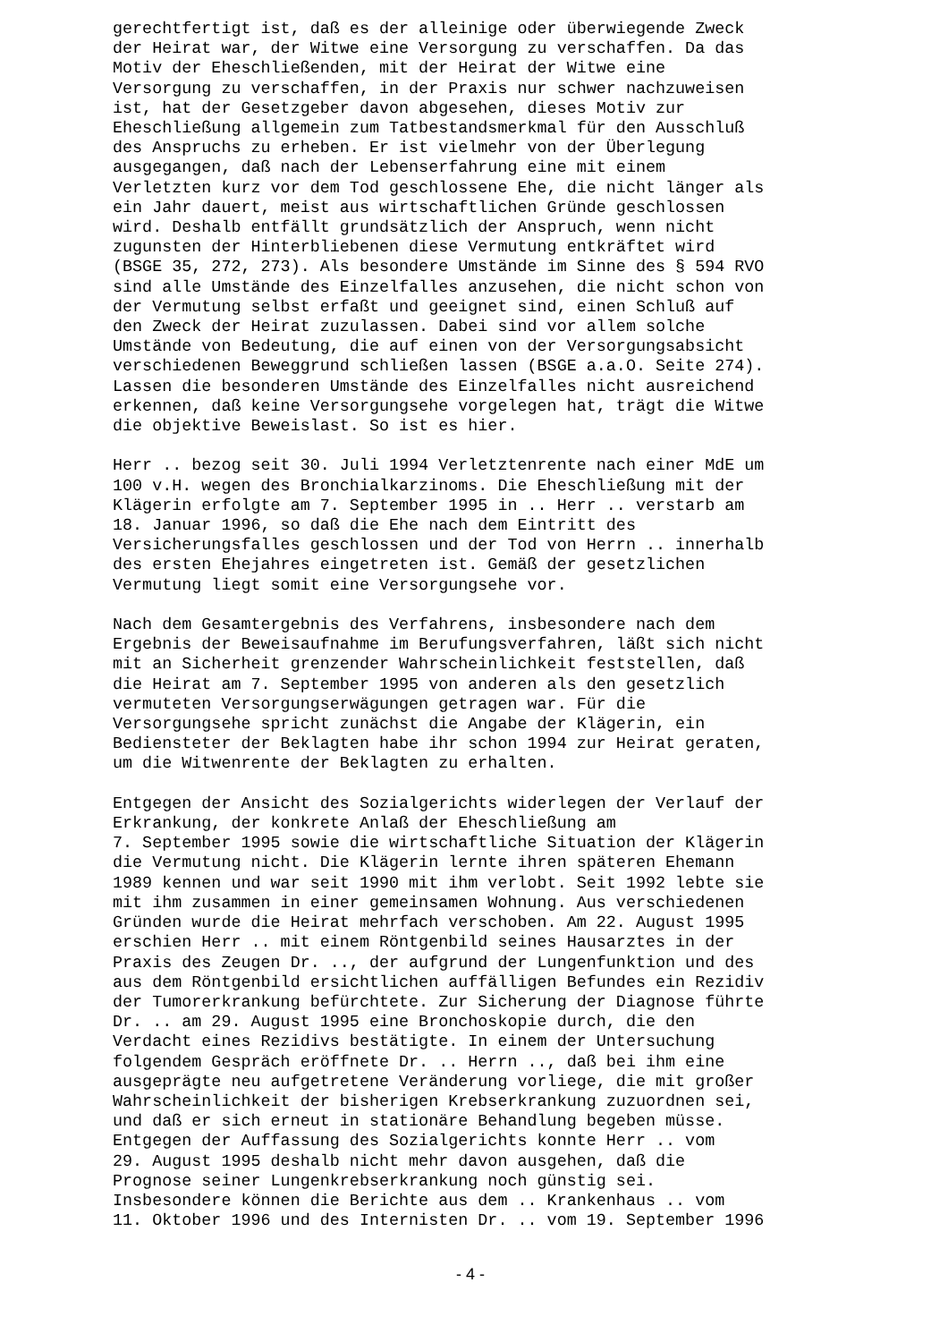gerechtfertigt ist, daß es der alleinige oder überwiegende Zweck der Heirat war, der Witwe eine Versorgung zu verschaffen. Da das Motiv der Eheschließenden, mit der Heirat der Witwe eine Versorgung zu verschaffen, in der Praxis nur schwer nachzuweisen ist, hat der Gesetzgeber davon abgesehen, dieses Motiv zur Eheschließung allgemein zum Tatbestandsmerkmal für den Ausschluß des Anspruchs zu erheben. Er ist vielmehr von der Überlegung ausgegangen, daß nach der Lebenserfahrung eine mit einem Verletzten kurz vor dem Tod geschlossene Ehe, die nicht länger als ein Jahr dauert, meist aus wirtschaftlichen Gründe geschlossen wird. Deshalb entfällt grundsätzlich der Anspruch, wenn nicht zugunsten der Hinterbliebenen diese Vermutung entkräftet wird (BSGE 35, 272, 273). Als besondere Umstände im Sinne des § 594 RVO sind alle Umstände des Einzelfalles anzusehen, die nicht schon von der Vermutung selbst erfaßt und geeignet sind, einen Schluß auf den Zweck der Heirat zuzulassen. Dabei sind vor allem solche Umstände von Bedeutung, die auf einen von der Versorgungsabsicht verschiedenen Beweggrund schließen lassen (BSGE a.a.O. Seite 274). Lassen die besonderen Umstände des Einzelfalles nicht ausreichend erkennen, daß keine Versorgungsehe vorgelegen hat, trägt die Witwe die objektive Beweislast. So ist es hier.
Herr .. bezog seit 30. Juli 1994 Verletztenrente nach einer MdE um 100 v.H. wegen des Bronchialkarzinoms. Die Eheschließung mit der Klägerin erfolgte am 7. September 1995 in .. Herr .. verstarb am 18. Januar 1996, so daß die Ehe nach dem Eintritt des Versicherungsfalles geschlossen und der Tod von Herrn .. innerhalb des ersten Ehejahres eingetreten ist. Gemäß der gesetzlichen Vermutung liegt somit eine Versorgungsehe vor.
Nach dem Gesamtergebnis des Verfahrens, insbesondere nach dem Ergebnis der Beweisaufnahme im Berufungsverfahren, läßt sich nicht mit an Sicherheit grenzender Wahrscheinlichkeit feststellen, daß die Heirat am 7. September 1995 von anderen als den gesetzlich vermuteten Versorgungserwägungen getragen war. Für die Versorgungsehe spricht zunächst die Angabe der Klägerin, ein Bediensteter der Beklagten habe ihr schon 1994 zur Heirat geraten, um die Witwenrente der Beklagten zu erhalten.
Entgegen der Ansicht des Sozialgerichts widerlegen der Verlauf der Erkrankung, der konkrete Anlaß der Eheschließung am 7. September 1995 sowie die wirtschaftliche Situation der Klägerin die Vermutung nicht. Die Klägerin lernte ihren späteren Ehemann 1989 kennen und war seit 1990 mit ihm verlobt. Seit 1992 lebte sie mit ihm zusammen in einer gemeinsamen Wohnung. Aus verschiedenen Gründen wurde die Heirat mehrfach verschoben. Am 22. August 1995 erschien Herr .. mit einem Röntgenbild seines Hausarztes in der Praxis des Zeugen Dr. .., der aufgrund der Lungenfunktion und des aus dem Röntgenbild ersichtlichen auffälligen Befundes ein Rezidiv der Tumorerkrankung befürchtete. Zur Sicherung der Diagnose führte Dr. .. am 29. August 1995 eine Bronchoskopie durch, die den Verdacht eines Rezidivs bestätigte. In einem der Untersuchung folgendem Gespräch eröffnete Dr. .. Herrn .., daß bei ihm eine ausgeprägte neu aufgetretene Veränderung vorliege, die mit großer Wahrscheinlichkeit der bisherigen Krebserkrankung zuzuordnen sei, und daß er sich erneut in stationäre Behandlung begeben müsse. Entgegen der Auffassung des Sozialgerichts konnte Herr .. vom 29. August 1995 deshalb nicht mehr davon ausgehen, daß die Prognose seiner Lungenkrebserkrankung noch günstig sei. Insbesondere können die Berichte aus dem .. Krankenhaus .. vom 11. Oktober 1996 und des Internisten Dr. .. vom 19. September 1996
- 4 -